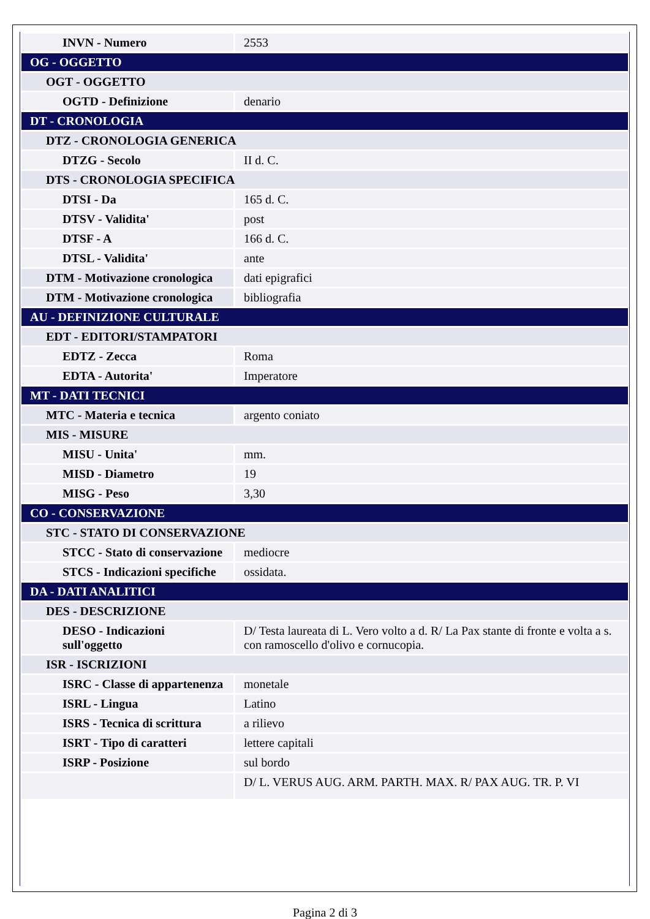| INVN - Numero | 2553 |
| OG - OGGETTO | |
| OGT - OGGETTO | |
| OGTD - Definizione | denario |
| DT - CRONOLOGIA | |
| DTZ - CRONOLOGIA GENERICA | |
| DTZG - Secolo | II d. C. |
| DTS - CRONOLOGIA SPECIFICA | |
| DTSI - Da | 165 d. C. |
| DTSV - Validita' | post |
| DTSF - A | 166 d. C. |
| DTSL - Validita' | ante |
| DTM - Motivazione cronologica | dati epigrafici |
| DTM - Motivazione cronologica | bibliografia |
| AU - DEFINIZIONE CULTURALE | |
| EDT - EDITORI/STAMPATORI | |
| EDTZ - Zecca | Roma |
| EDTA - Autorita' | Imperatore |
| MT - DATI TECNICI | |
| MTC - Materia e tecnica | argento coniato |
| MIS - MISURE | |
| MISU - Unita' | mm. |
| MISD - Diametro | 19 |
| MISG - Peso | 3,30 |
| CO - CONSERVAZIONE | |
| STC - STATO DI CONSERVAZIONE | |
| STCC - Stato di conservazione | mediocre |
| STCS - Indicazioni specifiche | ossidata. |
| DA - DATI ANALITICI | |
| DES - DESCRIZIONE | |
| DESO - Indicazioni sull'oggetto | D/ Testa laureata di L. Vero volto a d. R/ La Pax stante di fronte e volta a s. con ramoscello d'olivo e cornucopia. |
| ISR - ISCRIZIONI | |
| ISRC - Classe di appartenenza | monetale |
| ISRL - Lingua | Latino |
| ISRS - Tecnica di scrittura | a rilievo |
| ISRT - Tipo di caratteri | lettere capitali |
| ISRP - Posizione | sul bordo |
| | D/ L. VERUS AUG. ARM. PARTH. MAX. R/ PAX AUG. TR. P. VI |
Pagina 2 di 3